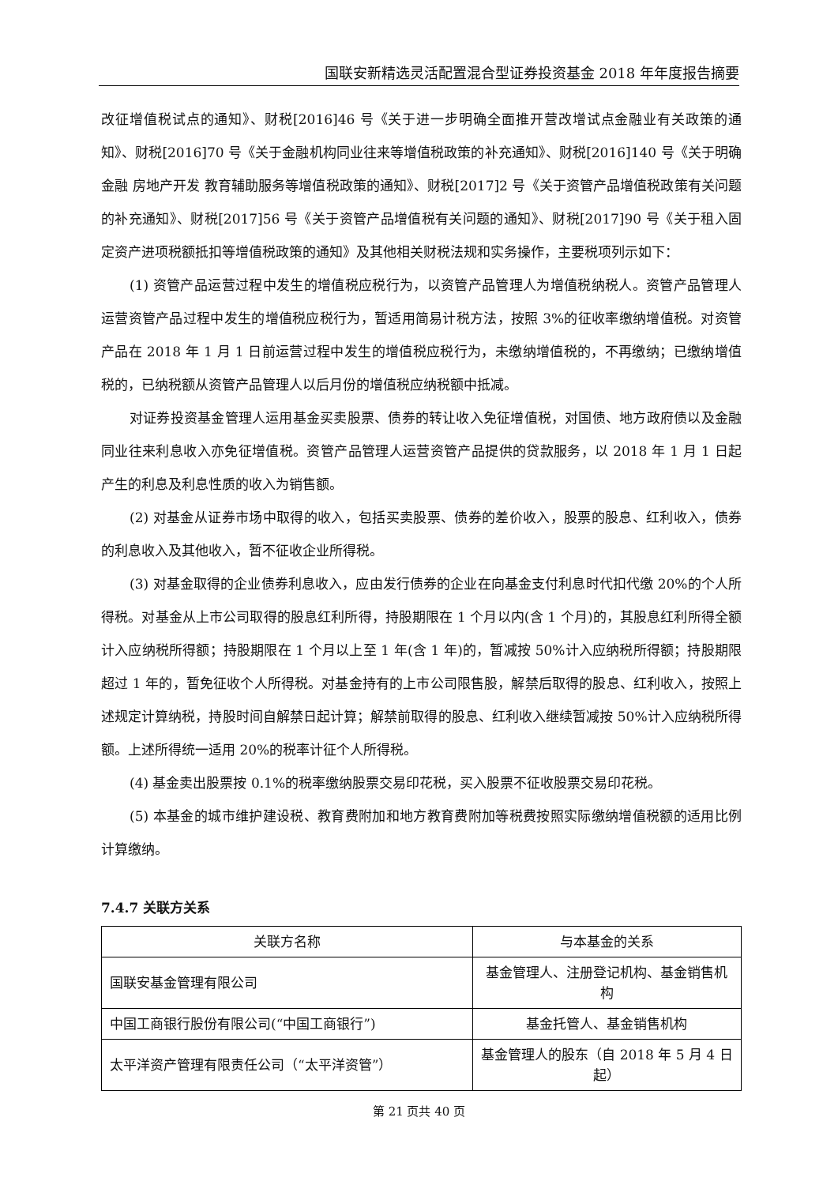国联安新精选灵活配置混合型证券投资基金 2018 年年度报告摘要
改征增值税试点的通知》、财税[2016]46 号《关于进一步明确全面推开营改增试点金融业有关政策的通知》、财税[2016]70 号《关于金融机构同业往来等增值税政策的补充通知》、财税[2016]140 号《关于明确金融 房地产开发 教育辅助服务等增值税政策的通知》、财税[2017]2 号《关于资管产品增值税政策有关问题的补充通知》、财税[2017]56 号《关于资管产品增值税有关问题的通知》、财税[2017]90 号《关于租入固定资产进项税额抵扣等增值税政策的通知》及其他相关财税法规和实务操作，主要税项列示如下：
(1) 资管产品运营过程中发生的增值税应税行为，以资管产品管理人为增值税纳税人。资管产品管理人运营资管产品过程中发生的增值税应税行为，暂适用简易计税方法，按照 3%的征收率缴纳增值税。对资管产品在 2018 年 1 月 1 日前运营过程中发生的增值税应税行为，未缴纳增值税的，不再缴纳；已缴纳增值税的，已纳税额从资管产品管理人以后月份的增值税应纳税额中抵减。
对证券投资基金管理人运用基金买卖股票、债券的转让收入免征增值税，对国债、地方政府债以及金融同业往来利息收入亦免征增值税。资管产品管理人运营资管产品提供的贷款服务，以 2018 年 1 月 1 日起产生的利息及利息性质的收入为销售额。
(2) 对基金从证券市场中取得的收入，包括买卖股票、债券的差价收入，股票的股息、红利收入，债券的利息收入及其他收入，暂不征收企业所得税。
(3) 对基金取得的企业债券利息收入，应由发行债券的企业在向基金支付利息时代扣代缴 20%的个人所得税。对基金从上市公司取得的股息红利所得，持股期限在 1 个月以内(含 1 个月)的，其股息红利所得全额计入应纳税所得额；持股期限在 1 个月以上至 1 年(含 1 年)的，暂减按 50%计入应纳税所得额；持股期限超过 1 年的，暂免征收个人所得税。对基金持有的上市公司限售股，解禁后取得的股息、红利收入，按照上述规定计算纳税，持股时间自解禁日起计算；解禁前取得的股息、红利收入继续暂减按 50%计入应纳税所得额。上述所得统一适用 20%的税率计征个人所得税。
(4) 基金卖出股票按 0.1%的税率缴纳股票交易印花税，买入股票不征收股票交易印花税。
(5) 本基金的城市维护建设税、教育费附加和地方教育费附加等税费按照实际缴纳增值税额的适用比例计算缴纳。
7.4.7 关联方关系
| 关联方名称 | 与本基金的关系 |
| --- | --- |
| 国联安基金管理有限公司 | 基金管理人、注册登记机构、基金销售机构 |
| 中国工商银行股份有限公司(“中国工商银行”) | 基金托管人、基金销售机构 |
| 太平洋资产管理有限责任公司（“太平洋资管”） | 基金管理人的股东（自 2018 年 5 月 4 日起） |
第 21 页共 40 页